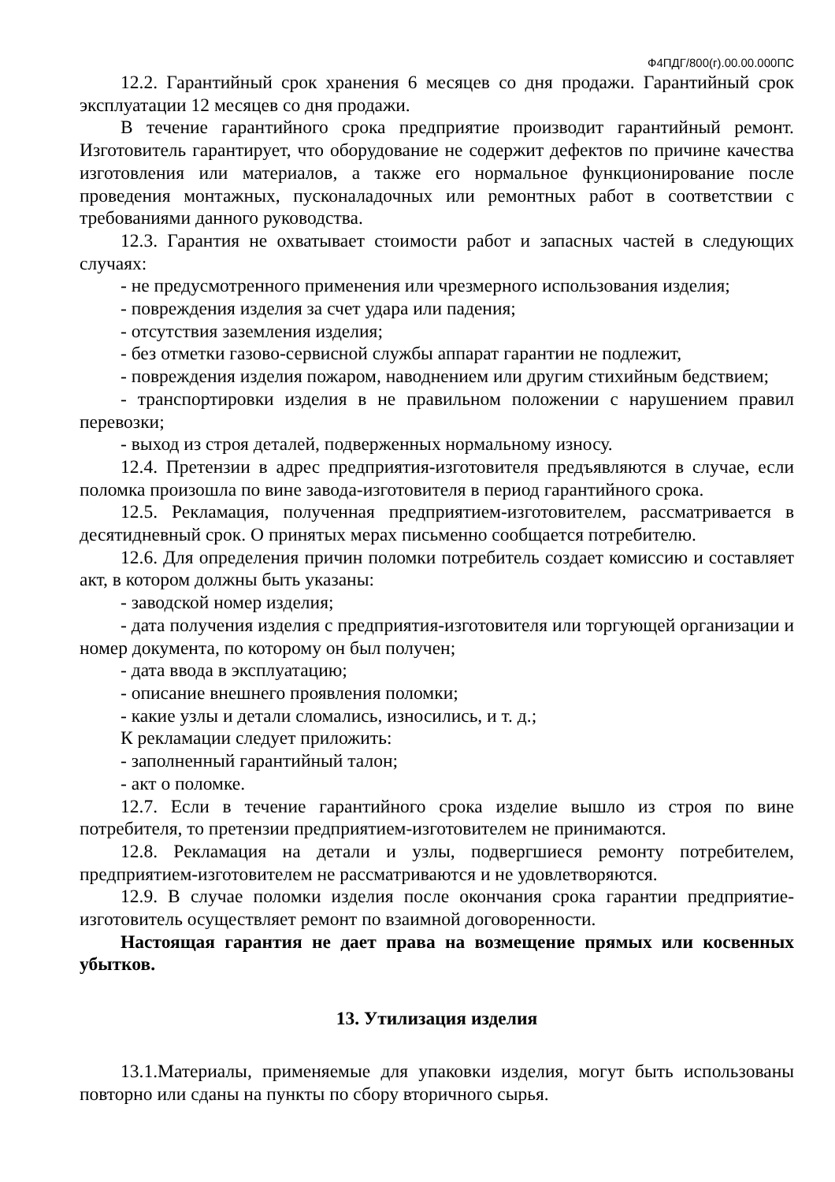Ф4ПДГ/800(г).00.00.000ПС
12.2. Гарантийный срок хранения 6 месяцев со дня продажи. Гарантийный срок эксплуатации 12 месяцев со дня продажи.
В течение гарантийного срока предприятие производит гарантийный ремонт. Изготовитель гарантирует, что оборудование не содержит дефектов по причине качества изготовления или материалов, а также его нормальное функционирование после проведения монтажных, пусконаладочных или ремонтных работ в соответствии с требованиями данного руководства.
12.3. Гарантия не охватывает стоимости работ и запасных частей в следующих случаях:
- не предусмотренного применения или чрезмерного использования изделия;
- повреждения изделия за счет удара или падения;
- отсутствия заземления изделия;
- без отметки газово-сервисной службы аппарат гарантии не подлежит,
- повреждения изделия пожаром, наводнением или другим стихийным бедствием;
- транспортировки изделия в не правильном положении с нарушением правил перевозки;
- выход из строя деталей, подверженных нормальному износу.
12.4. Претензии в адрес предприятия-изготовителя предъявляются в случае, если поломка произошла по вине завода-изготовителя в период гарантийного срока.
12.5. Рекламация, полученная предприятием-изготовителем, рассматривается в десятидневный срок. О принятых мерах письменно сообщается потребителю.
12.6. Для определения причин поломки потребитель создает комиссию и составляет акт, в котором должны быть указаны:
- заводской номер изделия;
- дата получения изделия с предприятия-изготовителя или торгующей организации и номер документа, по которому он был получен;
- дата ввода в эксплуатацию;
- описание внешнего проявления поломки;
- какие узлы и детали сломались, износились, и т. д.;
К рекламации следует приложить:
- заполненный гарантийный талон;
- акт о поломке.
12.7. Если в течение гарантийного срока изделие вышло из строя по вине потребителя, то претензии предприятием-изготовителем не принимаются.
12.8. Рекламация на детали и узлы, подвергшиеся ремонту потребителем, предприятием-изготовителем не рассматриваются и не удовлетворяются.
12.9. В случае поломки изделия после окончания срока гарантии предприятие-изготовитель осуществляет ремонт по взаимной договоренности.
Настоящая гарантия не дает права на возмещение прямых или косвенных убытков.
13. Утилизация изделия
13.1.Материалы, применяемые для упаковки изделия, могут быть использованы повторно или сданы на пункты по сбору вторичного сырья.